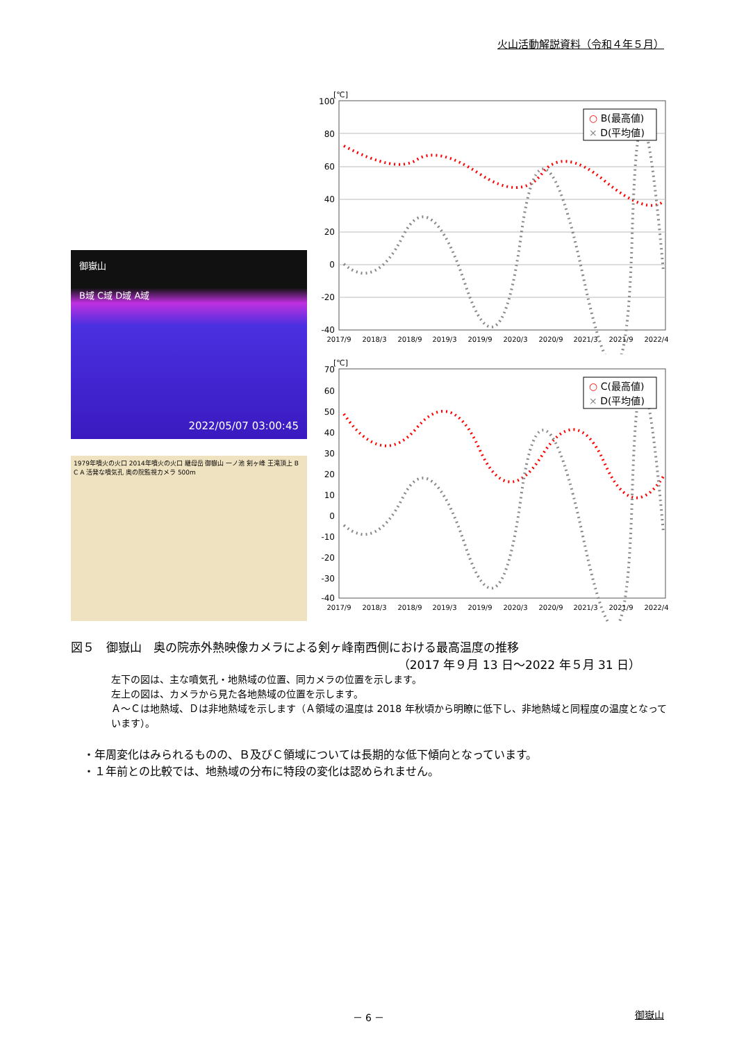火山活動解説資料（令和４年５月）
御嶽山
B域 C域 D域 A域
2022/05/07 03:00:45
1979年噴火の火口 2014年噴火の火口 継母岳 御嶽山 一ノ池 剣ヶ峰 王滝頂上 B C A 活発な噴気孔 奥の院監視カメラ 500m
[℃]
100
80
60
40
20
0
-20
-40
○ B(最高値)
× D(平均値)
2017/9
2018/3
2018/9
2019/3
2019/9
2020/3
2020/9
2021/3
2021/9
2022/4
[℃]
70
60
50
40
30
20
10
0
-10
-20
-30
-40
○ C(最高値)
× D(平均値)
2017/9
2018/3
2018/9
2019/3
2019/9
2020/3
2020/9
2021/3
2021/9
2022/4
図５　御嶽山　奥の院赤外熱映像カメラによる剣ヶ峰南西側における最高温度の推移
（2017 年９月 13 日～2022 年５月 31 日）
左下の図は、主な噴気孔・地熱域の位置、同カメラの位置を示します。
左上の図は、カメラから見た各地熱域の位置を示します。
Ａ～Ｃは地熱域、Ｄは非地熱域を示します（Ａ領域の温度は 2018 年秋頃から明瞭に低下し、非地熱域と同程度の温度となっています）。
・年周変化はみられるものの、Ｂ及びＣ領域については長期的な低下傾向となっています。
・１年前との比較では、地熱域の分布に特段の変化は認められません。
－ 6 － 御嶽山